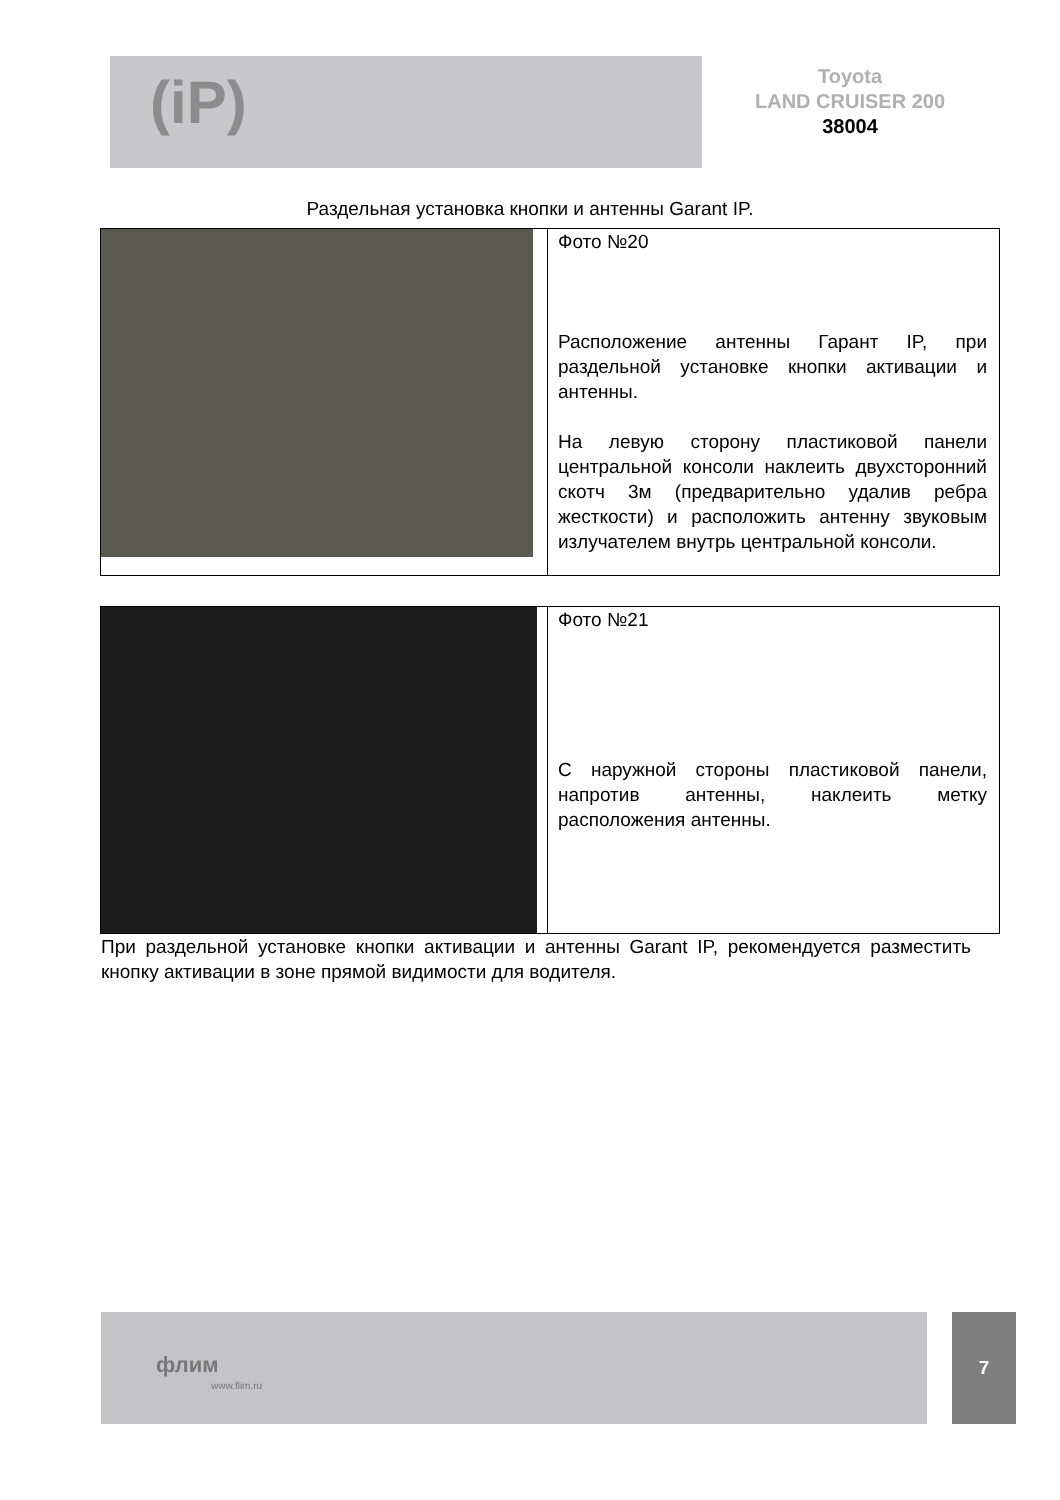(iP)
Toyota
LAND CRUISER 200
38004
Раздельная установка кнопки и антенны Garant IP.
| | Фото №20 Расположение антенны Гарант IP, при раздельной установке кнопки активации и антенны. На левую сторону пластиковой панели центральной консоли наклеить двухсторонний скотч 3м (предварительно удалив ребра жесткости) и расположить антенну звуковым излучателем внутрь центральной консоли. |
| | Фото №21 С наружной стороны пластиковой панели, напротив антенны, наклеить метку расположения антенны. |
При раздельной установке кнопки активации и антенны Garant IP, рекомендуется разместить кнопку активации в зоне прямой видимости для водителя.
флим
www.flim.ru
7